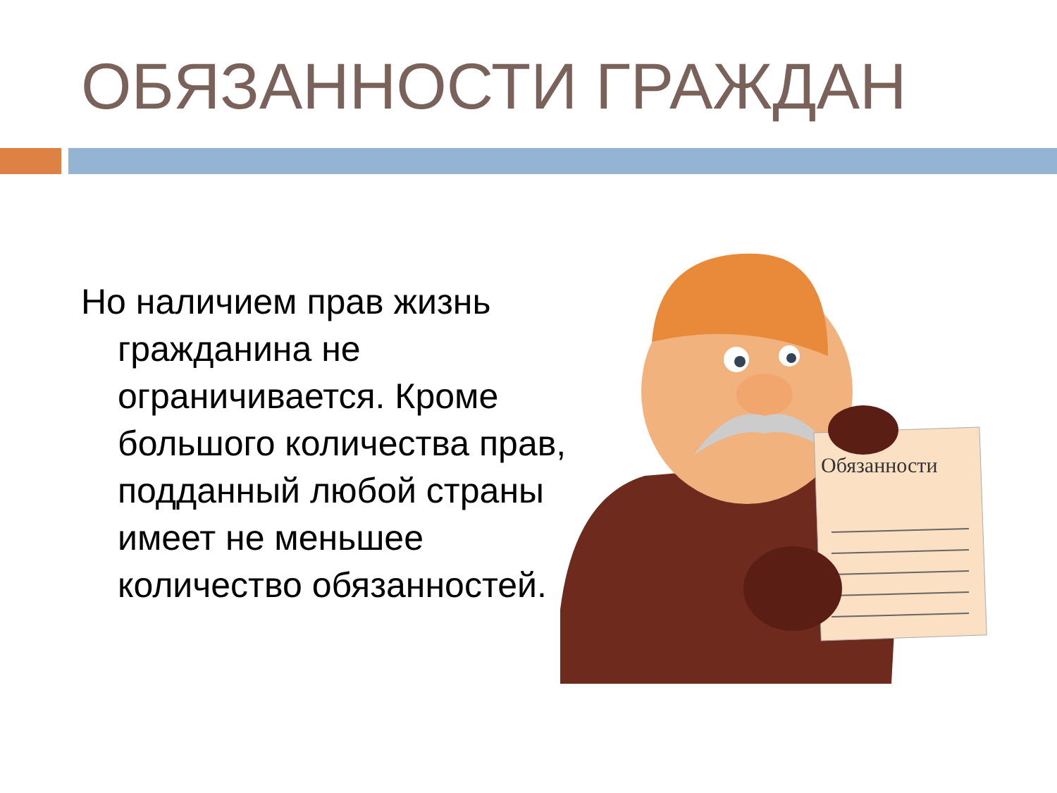ОБЯЗАННОСТИ ГРАЖДАН
Но наличием прав жизнь гражданина не ограничивается. Кроме большого количества прав, подданный любой страны имеет не меньшее количество обязанностей.
Обязанности